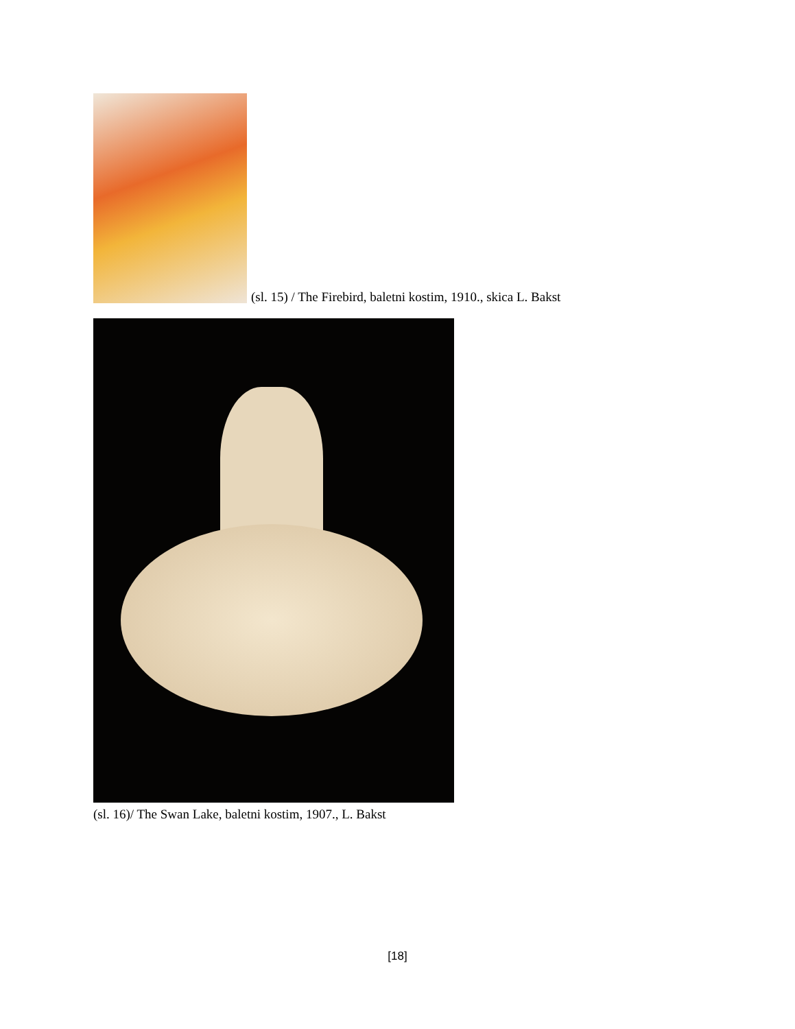(sl. 15) / The Firebird, baletni kostim, 1910., skica L. Bakst
(sl. 16)/ The Swan Lake, baletni kostim, 1907., L. Bakst
[18]